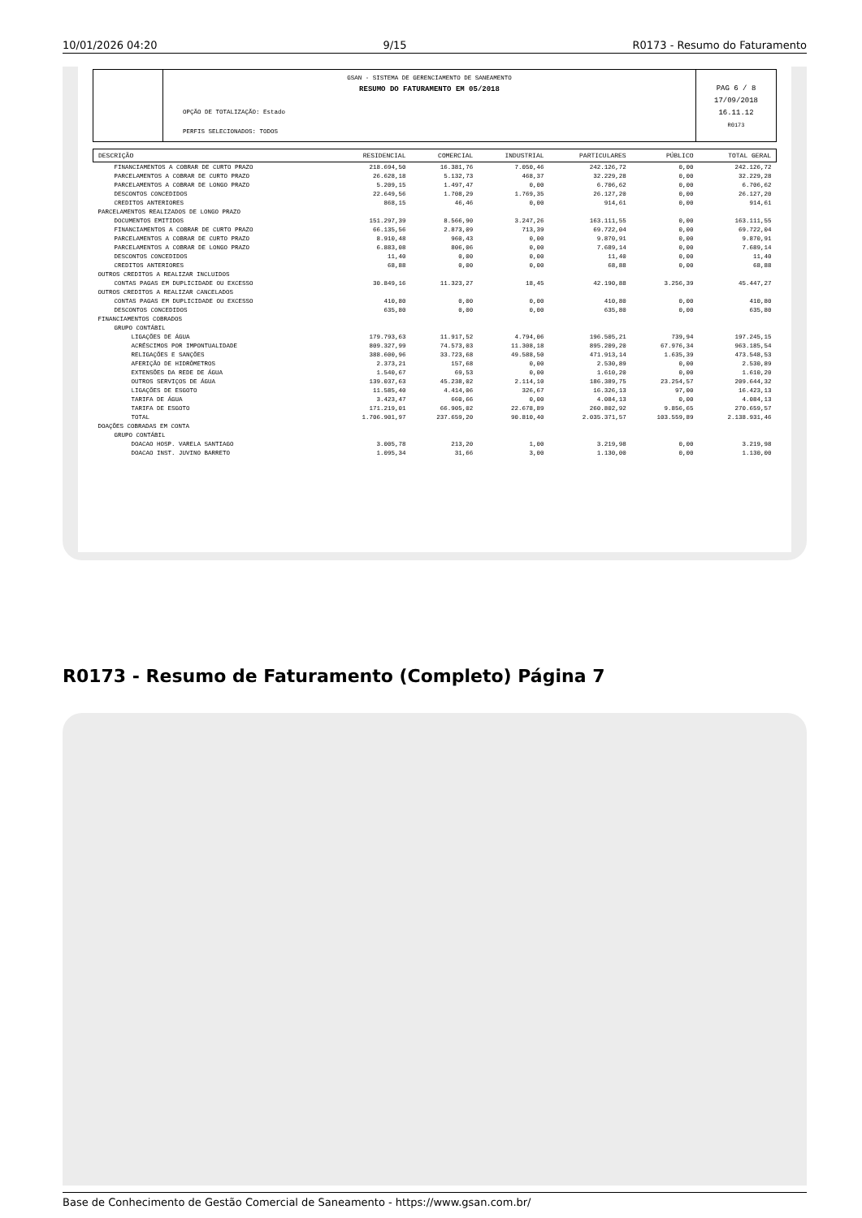10/01/2026 04:20 9/15 R0173 - Resumo do Faturamento
GSAN - SISTEMA DE GERENCIAMENTO DE SANEAMENTO
RESUMO DO FATURAMENTO EM 05/2018
OPÇÃO DE TOTALIZAÇÃO: Estado
PERFIS SELECIONADOS: TODOS
PAG 6 / 8
17/09/2018
16.11.12
R0173
| DESCRIÇÃO | RESIDENCIAL | COMERCIAL | INDUSTRIAL | PARTICULARES | PÚBLICO | TOTAL GERAL |
| --- | --- | --- | --- | --- | --- | --- |
| FINANCIAMENTOS A COBRAR DE CURTO PRAZO | 218.694,50 | 16.381,76 | 7.050,46 | 242.126,72 | 0,00 | 242.126,72 |
| PARCELAMENTOS A COBRAR DE CURTO PRAZO | 26.628,18 | 5.132,73 | 468,37 | 32.229,28 | 0,00 | 32.229,28 |
| PARCELAMENTOS A COBRAR DE LONGO PRAZO | 5.209,15 | 1.497,47 | 0,00 | 6.706,62 | 0,00 | 6.706,62 |
| DESCONTOS CONCEDIDOS | 22.649,56 | 1.708,29 | 1.769,35 | 26.127,20 | 0,00 | 26.127,20 |
| CREDITOS ANTERIORES | 868,15 | 46,46 | 0,00 | 914,61 | 0,00 | 914,61 |
| PARCELAMENTOS REALIZADOS DE LONGO PRAZO | | | | | | |
| DOCUMENTOS EMITIDOS | 151.297,39 | 8.566,90 | 3.247,26 | 163.111,55 | 0,00 | 163.111,55 |
| FINANCIAMENTOS A COBRAR DE CURTO PRAZO | 66.135,56 | 2.873,09 | 713,39 | 69.722,04 | 0,00 | 69.722,04 |
| PARCELAMENTOS A COBRAR DE CURTO PRAZO | 8.910,48 | 960,43 | 0,00 | 9.870,91 | 0,00 | 9.870,91 |
| PARCELAMENTOS A COBRAR DE LONGO PRAZO | 6.883,08 | 806,06 | 0,00 | 7.689,14 | 0,00 | 7.689,14 |
| DESCONTOS CONCEDIDOS | 11,40 | 0,00 | 0,00 | 11,40 | 0,00 | 11,40 |
| CREDITOS ANTERIORES | 68,88 | 0,00 | 0,00 | 68,88 | 0,00 | 68,88 |
| OUTROS CREDITOS A REALIZAR INCLUIDOS | | | | | | |
| CONTAS PAGAS EM DUPLICIDADE OU EXCESSO | 30.849,16 | 11.323,27 | 18,45 | 42.190,88 | 3.256,39 | 45.447,27 |
| OUTROS CREDITOS A REALIZAR CANCELADOS | | | | | | |
| CONTAS PAGAS EM DUPLICIDADE OU EXCESSO | 410,80 | 0,00 | 0,00 | 410,80 | 0,00 | 410,80 |
| DESCONTOS CONCEDIDOS | 635,80 | 0,00 | 0,00 | 635,80 | 0,00 | 635,80 |
| FINANCIAMENTOS COBRADOS | | | | | | |
| GRUPO CONTÁBIL | | | | | | |
| LIGAÇÕES DE ÁGUA | 179.793,63 | 11.917,52 | 4.794,06 | 196.505,21 | 739,94 | 197.245,15 |
| ACRÉSCIMOS POR IMPONTUALIDADE | 809.327,99 | 74.573,03 | 11.308,18 | 895.209,20 | 67.976,34 | 963.185,54 |
| RELIGAÇÕES E SANÇÕES | 388.600,96 | 33.723,68 | 49.588,50 | 471.913,14 | 1.635,39 | 473.548,53 |
| AFERIÇÃO DE HIDRÔMETROS | 2.373,21 | 157,68 | 0,00 | 2.530,89 | 0,00 | 2.530,89 |
| EXTENSÕES DA REDE DE ÁGUA | 1.540,67 | 69,53 | 0,00 | 1.610,20 | 0,00 | 1.610,20 |
| OUTROS SERVIÇOS DE ÁGUA | 139.037,63 | 45.238,02 | 2.114,10 | 186.389,75 | 23.254,57 | 209.644,32 |
| LIGAÇÕES DE ESGOTO | 11.585,40 | 4.414,06 | 326,67 | 16.326,13 | 97,00 | 16.423,13 |
| TARIFA DE ÁGUA | 3.423,47 | 660,66 | 0,00 | 4.084,13 | 0,00 | 4.084,13 |
| TARIFA DE ESGOTO | 171.219,01 | 66.905,02 | 22.678,89 | 260.802,92 | 9.856,65 | 270.659,57 |
| TOTAL | 1.706.901,97 | 237.659,20 | 90.810,40 | 2.035.371,57 | 103.559,89 | 2.138.931,46 |
| DOAÇÕES COBRADAS EM CONTA | | | | | | |
| GRUPO CONTÁBIL | | | | | | |
| DOACAO HOSP. VARELA SANTIAGO | 3.005,78 | 213,20 | 1,00 | 3.219,98 | 0,00 | 3.219,98 |
| DOACAO INST. JUVINO BARRETO | 1.095,34 | 31,66 | 3,00 | 1.130,00 | 0,00 | 1.130,00 |
R0173 - Resumo de Faturamento (Completo) Página 7
Base de Conhecimento de Gestão Comercial de Saneamento - https://www.gsan.com.br/